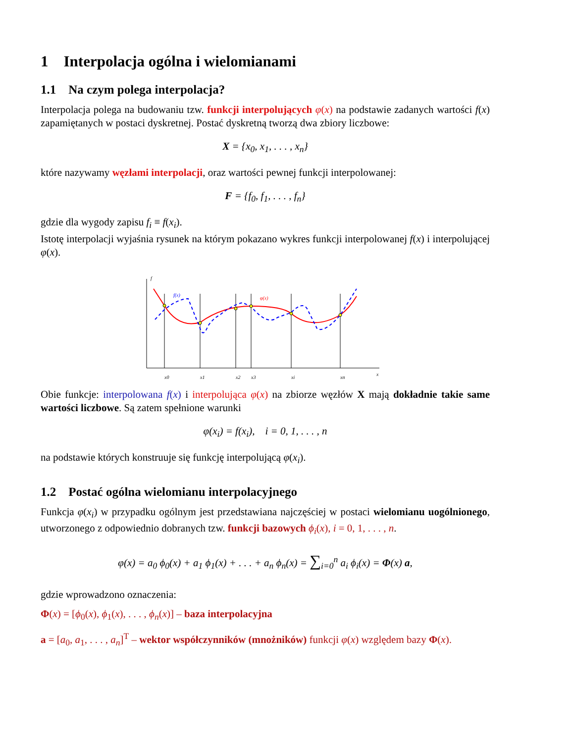1 Interpolacja ogólna i wielomianami
1.1 Na czym polega interpolacja?
Interpolacja polega na budowaniu tzw. funkcji interpolujących φ(x) na podstawie zadanych wartości f(x) zapamiętanych w postaci dyskretnej. Postać dyskretną tworzą dwa zbiory liczbowe:
X = {x<sub>0</sub>, x<sub>1</sub>, . . . , x<sub>n</sub>}
które nazywamy węzłami interpolacji, oraz wartości pewnej funkcji interpolowanej:
F = {f<sub>0</sub>, f<sub>1</sub>, . . . , f<sub>n</sub>}
gdzie dla wygody zapisu f<sub>i</sub> ≡ f(x<sub>i</sub>).
Istotę interpolacji wyjaśnia rysunek na którym pokazano wykres funkcji interpolowanej f(x) i interpolującej φ(x).
f
f(x)
φ(x)
x0
x1
x2
x3
xi
xn
x
Obie funkcje: interpolowana f(x) i interpolująca φ(x) na zbiorze węzłów X mają dokładnie takie same wartości liczbowe. Są zatem spełnione warunki
φ(x<sub>i</sub>) = f(x<sub>i</sub>), i = 0, 1, . . . , n
na podstawie których konstruuje się funkcję interpolującą φ(x<sub>i</sub>).
1.2 Postać ogólna wielomianu interpolacyjnego
Funkcja φ(x<sub>i</sub>) w przypadku ogólnym jest przedstawiana najczęściej w postaci wielomianu uogólnionego, utworzonego z odpowiednio dobranych tzw. funkcji bazowych ϕ<sub>i</sub>(x), i = 0, 1, . . . , n.
φ(x) = a<sub>0</sub> ϕ<sub>0</sub>(x) + a<sub>1</sub> ϕ<sub>1</sub>(x) + . . . + a<sub>n</sub> ϕ<sub>n</sub>(x) = ∑<sub>i=0</sub><sup>n</sup> a<sub>i</sub> ϕ<sub>i</sub>(x) = Φ(x) a,
gdzie wprowadzono oznaczenia:
Φ(x) = [ϕ<sub>0</sub>(x), ϕ<sub>1</sub>(x), . . . , ϕ<sub>n</sub>(x)] – baza interpolacyjna
a = [a<sub>0</sub>, a<sub>1</sub>, . . . , a<sub>n</sub>]<sup>T</sup> – wektor współczynników (mnożników) funkcji φ(x) względem bazy Φ(x).